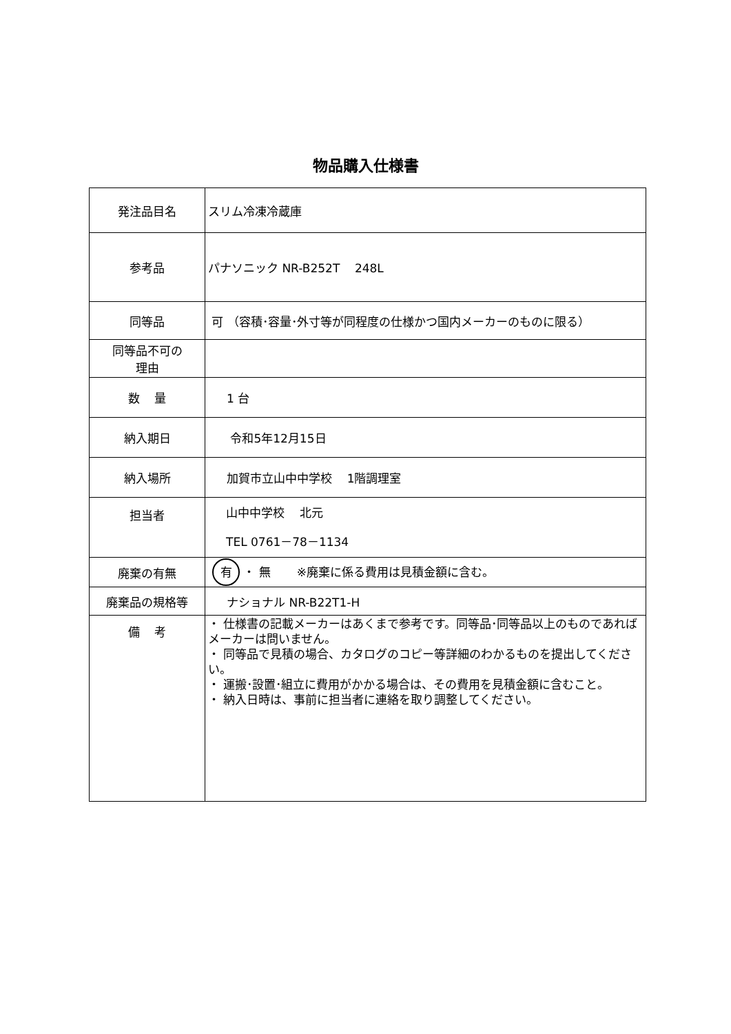物品購入仕様書
| 発注品目名 | スリム冷凍冷蔵庫 |
| 参考品 | パナソニック NR-B252T 248L |
| 同等品 | 可 （容積･容量･外寸等が同程度の仕様かつ国内メーカーのものに限る） |
| 同等品不可の 理由 | |
| 数 量 | 1 台 |
| 納入期日 | 令和5年12月15日 |
| 納入場所 | 加賀市立山中中学校 1階調理室 |
| 担当者 | 山中中学校 北元 TEL 0761－78－1134 |
| 廃棄の有無 | 有 ・ 無 ※廃棄に係る費用は見積金額に含む。 |
| 廃棄品の規格等 | ナショナル NR-B22T1-H |
| 備 考 | ・ 仕様書の記載メーカーはあくまで参考です。同等品･同等品以上のものであればメーカーは問いません。 ・ 同等品で見積の場合、カタログのコピー等詳細のわかるものを提出してください。 ・ 運搬･設置･組立に費用がかかる場合は、その費用を見積金額に含むこと。 ・ 納入日時は、事前に担当者に連絡を取り調整してください。 |